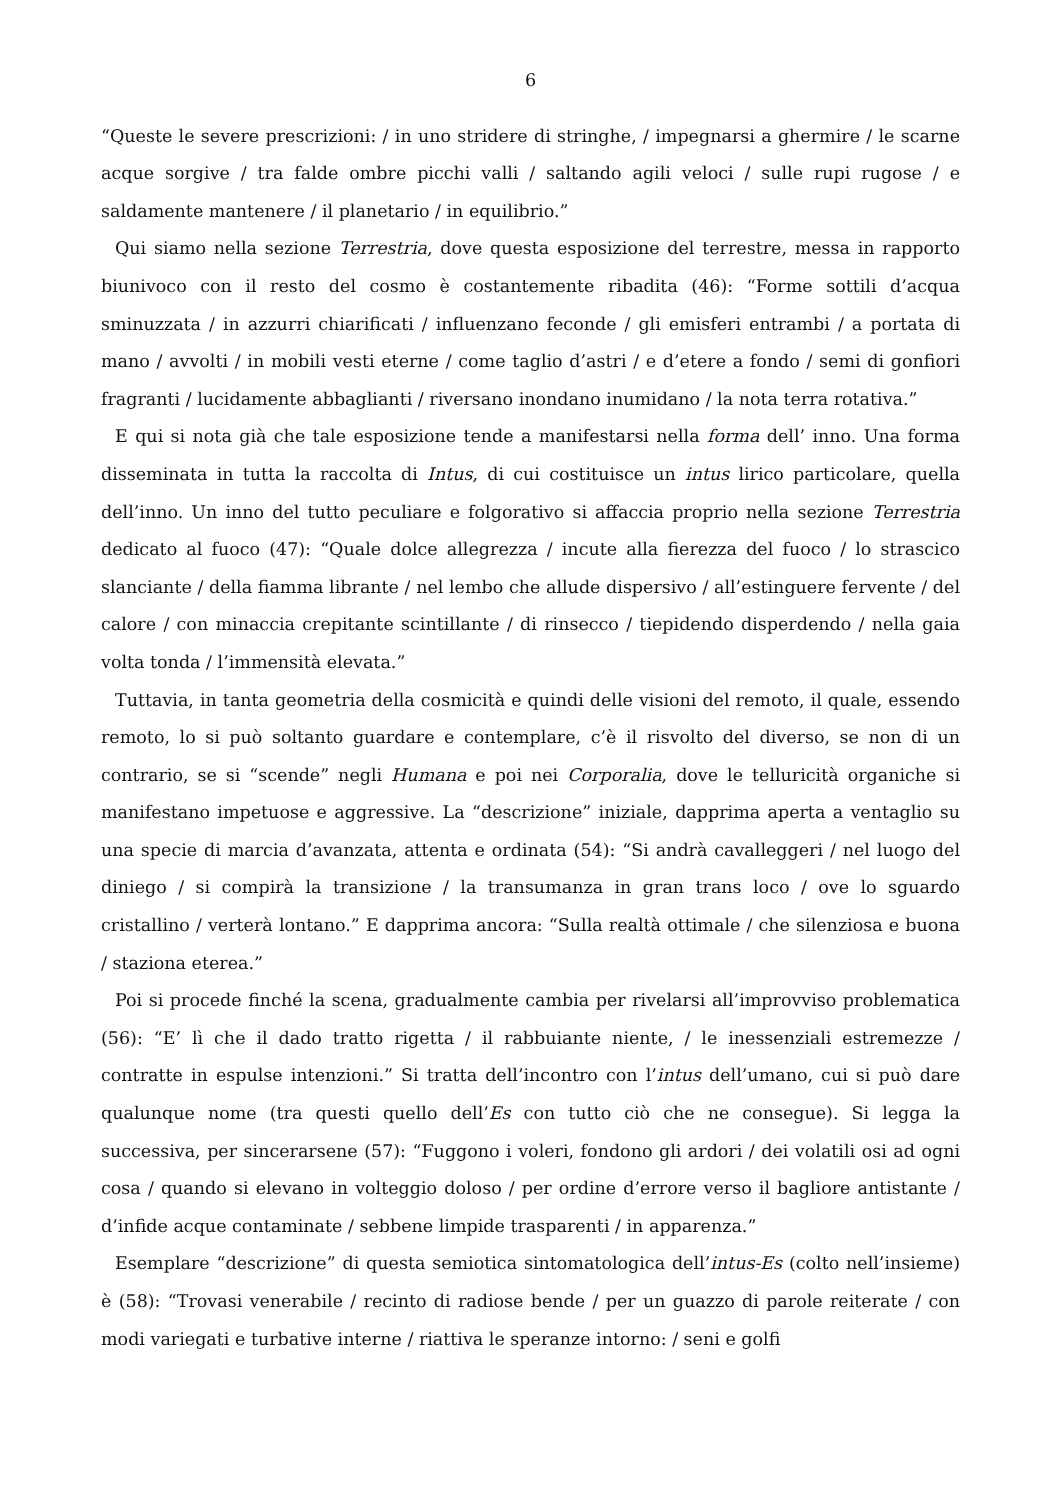6
“Queste le severe prescrizioni: / in uno stridere di stringhe, / impegnarsi a ghermire / le scarne acque sorgive / tra falde ombre picchi valli / saltando agili veloci / sulle rupi rugose / e saldamente mantenere / il planetario / in equilibrio.”
Qui siamo nella sezione Terrestria, dove questa esposizione del terrestre, messa in rapporto biunivoco con il resto del cosmo è costantemente ribadita (46): “Forme sottili d’acqua sminuzzata / in azzurri chiarificati / influenzano feconde / gli emisferi entrambi / a portata di mano / avvolti / in mobili vesti eterne / come taglio d’astri / e d’etere a fondo / semi di gonfiori fragranti / lucidamente abbaglianti / riversano inondano inumidano / la nota terra rotativa.”
E qui si nota già che tale esposizione tende a manifestarsi nella forma dell’ inno. Una forma disseminata in tutta la raccolta di Intus, di cui costituisce un intus lirico particolare, quella dell’inno. Un inno del tutto peculiare e folgorativo si affaccia proprio nella sezione Terrestria dedicato al fuoco (47): “Quale dolce allegrezza / incute alla fierezza del fuoco / lo strascico slanciante / della fiamma librante / nel lembo che allude dispersivo / all’estinguere fervente / del calore / con minaccia crepitante scintillante / di rinsecco / tiepidendo disperdendo / nella gaia volta tonda / l’immensità elevata.”
Tuttavia, in tanta geometria della cosmicità e quindi delle visioni del remoto, il quale, essendo remoto, lo si può soltanto guardare e contemplare, c’è il risvolto del diverso, se non di un contrario, se si “scende” negli Humana e poi nei Corporalia, dove le telluricità organiche si manifestano impetuose e aggressive. La “descrizione” iniziale, dapprima aperta a ventaglio su una specie di marcia d’avanzata, attenta e ordinata (54): “Si andrà cavalleggeri / nel luogo del diniego / si compirà la transizione / la transumanza in gran trans loco / ove lo sguardo cristallino / verterà lontano.” E dapprima ancora: “Sulla realtà ottimale / che silenziosa e buona / staziona eterea.”
Poi si procede finché la scena, gradualmente cambia per rivelarsi all’improvviso problematica (56): “E’ lì che il dado tratto rigetta / il rabbuiante niente, / le inessenziali estremezze / contratte in espulse intenzioni.” Si tratta dell’incontro con l’intus dell’umano, cui si può dare qualunque nome (tra questi quello dell’Es con tutto ciò che ne consegue). Si legga la successiva, per sincerarsene (57): “Fuggono i voleri, fondono gli ardori / dei volatili osi ad ogni cosa / quando si elevano in volteggio doloso / per ordine d’errore verso il bagliore antistante / d’infide acque contaminate / sebbene limpide trasparenti / in apparenza.”
Esemplare “descrizione” di questa semiotica sintomatologica dell’intus-Es (colto nell’insieme) è (58): “Trovasi venerabile / recinto di radiose bende / per un guazzo di parole reiterate / con modi variegati e turbative interne / riattiva le speranze intorno: / seni e golfi